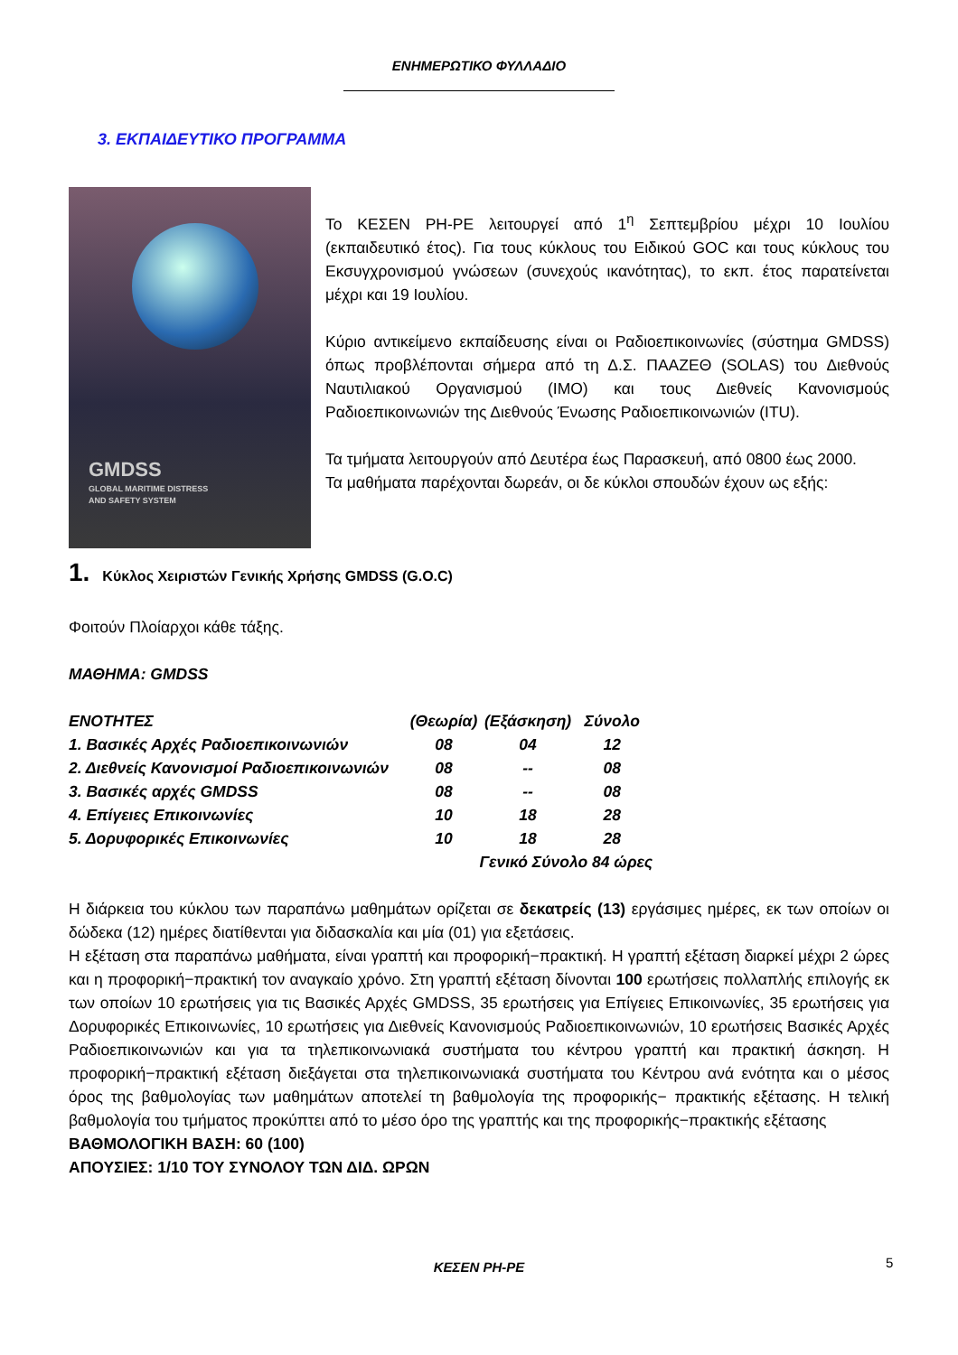ΕΝΗΜΕΡΩΤΙΚΟ ΦΥΛΛΑΔΙΟ
3. ΕΚΠΑΙΔΕΥΤΙΚΟ ΠΡΟΓΡΑΜΜΑ
GMDSS
GLOBAL MARITIME DISTRESS
AND SAFETY SYSTEM
Το ΚΕΣΕΝ ΡΗ-ΡΕ λειτουργεί από 1<sup>η</sup> Σεπτεμβρίου μέχρι 10 Ιουλίου (εκπαιδευτικό έτος). Για τους κύκλους του Ειδικού GOC και τους κύκλους του Εκσυγχρονισμού γνώσεων (συνεχούς ικανότητας), το εκπ. έτος παρατείνεται μέχρι και 19 Ιουλίου.
Κύριο αντικείμενο εκπαίδευσης είναι οι Ραδιοεπικοινωνίες (σύστημα GMDSS) όπως προβλέπονται σήμερα από τη Δ.Σ. ΠΑΑΖΕΘ (SOLAS) του Διεθνούς Ναυτιλιακού Οργανισμού (IMO) και τους Διεθνείς Κανονισμούς Ραδιοεπικοινωνιών της Διεθνούς Ένωσης Ραδιοεπικοινωνιών (ITU).
Τα τμήματα λειτουργούν από Δευτέρα έως Παρασκευή, από 0800 έως 2000.
Τα μαθήματα παρέχονται δωρεάν, οι δε κύκλοι σπουδών έχουν ως εξής:
1. Κύκλος Χειριστών Γενικής Χρήσης GMDSS (G.O.C)
Φοιτούν Πλοίαρχοι κάθε τάξης.
ΜΑΘΗΜΑ: GMDSS
| ΕΝΟΤΗΤΕΣ | (Θεωρία) | (Εξάσκηση) | Σύνολο |
| 1. Βασικές Αρχές Ραδιοεπικοινωνιών | 08 | 04 | 12 |
| 2. Διεθνείς Κανονισμοί Ραδιοεπικοινωνιών | 08 | -- | 08 |
| 3. Βασικές αρχές GMDSS | 08 | -- | 08 |
| 4. Επίγειες Επικοινωνίες | 10 | 18 | 28 |
| 5. Δορυφορικές Επικοινωνίες | 10 | 18 | 28 |
| | Γενικό Σύνολο 84 ώρες | | |
Η διάρκεια του κύκλου των παραπάνω μαθημάτων ορίζεται σε δεκατρείς (13) εργάσιμες ημέρες, εκ των οποίων οι δώδεκα (12) ημέρες διατίθενται για διδασκαλία και μία (01) για εξετάσεις.
Η εξέταση στα παραπάνω μαθήματα, είναι γραπτή και προφορική−πρακτική. Η γραπτή εξέταση διαρκεί μέχρι 2 ώρες και η προφορική−πρακτική τον αναγκαίο χρόνο. Στη γραπτή εξέταση δίνονται 100 ερωτήσεις πολλαπλής επιλογής εκ των οποίων 10 ερωτήσεις για τις Βασικές Αρχές GMDSS, 35 ερωτήσεις για Επίγειες Επικοινωνίες, 35 ερωτήσεις για Δορυφορικές Επικοινωνίες, 10 ερωτήσεις για Διεθνείς Κανονισμούς Ραδιοεπικοινωνιών, 10 ερωτήσεις Βασικές Αρχές Ραδιοεπικοινωνιών και για τα τηλεπικοινωνιακά συστήματα του κέντρου γραπτή και πρακτική άσκηση. Η προφορική−πρακτική εξέταση διεξάγεται στα τηλεπικοινωνιακά συστήματα του Κέντρου ανά ενότητα και ο μέσος όρος της βαθμολογίας των μαθημάτων αποτελεί τη βαθμολογία της προφορικής− πρακτικής εξέτασης. Η τελική βαθμολογία του τμήματος προκύπτει από το μέσο όρο της γραπτής και της προφορικής−πρακτικής εξέτασης
ΒΑΘΜΟΛΟΓΙΚΗ ΒΑΣΗ: 60 (100)
ΑΠΟΥΣΙΕΣ: 1/10 ΤΟΥ ΣΥΝΟΛΟΥ ΤΩΝ ΔΙΔ. ΩΡΩΝ
ΚΕΣΕΝ ΡΗ-ΡΕ 5